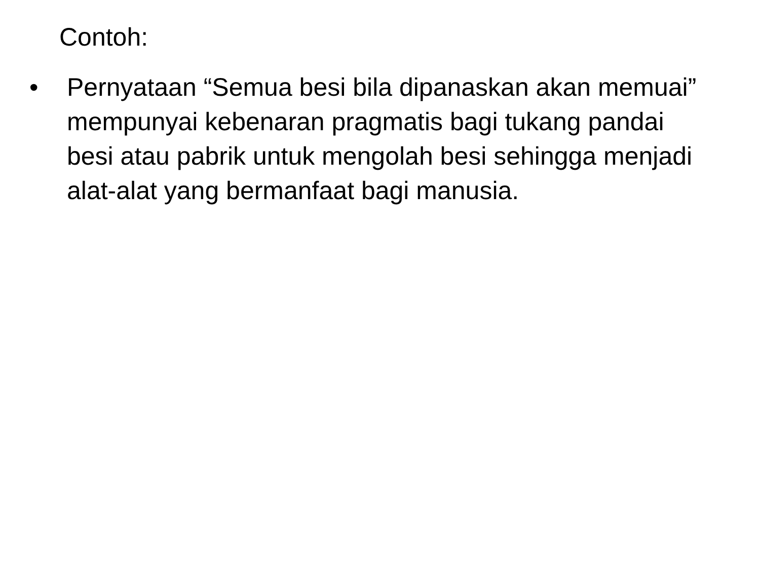Contoh:
• Pernyataan “Semua besi bila dipanaskan akan memuai” mempunyai kebenaran pragmatis bagi tukang pandai besi atau pabrik untuk mengolah besi sehingga menjadi alat-alat yang bermanfaat bagi manusia.